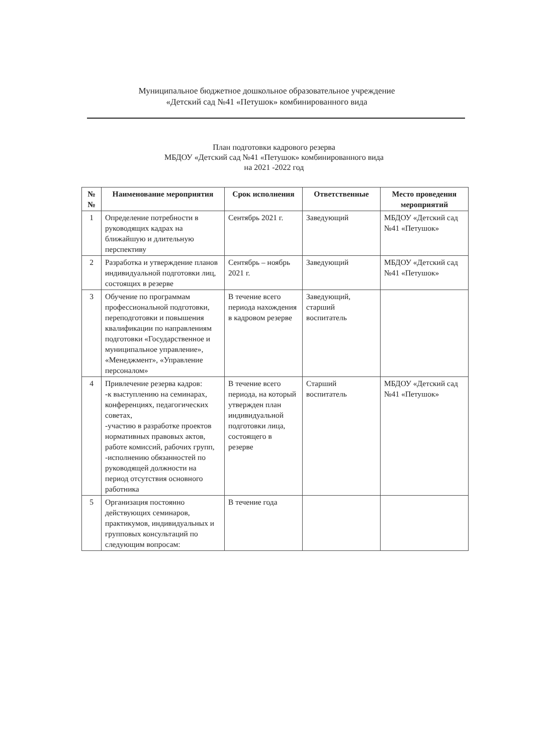Муниципальное бюджетное дошкольное образовательное учреждение
«Детский сад №41 «Петушок» комбинированного вида
План подготовки кадрового резерва
МБДОУ «Детский сад №41 «Петушок» комбинированного вида
на 2021 -2022 год
| № № | Наименование мероприятия | Срок исполнения | Ответственные | Место проведения мероприятий |
| --- | --- | --- | --- | --- |
| 1 | Определение потребности в руководящих кадрах на ближайшую и длительную перспективу | Сентябрь 2021 г. | Заведующий | МБДОУ «Детский сад №41 «Петушок» |
| 2 | Разработка и утверждение планов индивидуальной подготовки лиц, состоящих в резерве | Сентябрь – ноябрь 2021 г. | Заведующий | МБДОУ «Детский сад №41 «Петушок» |
| 3 | Обучение по программам профессиональной подготовки, переподготовки и повышения квалификации по направлениям подготовки «Государственное и муниципальное управление», «Менеджмент», «Управление персоналом» | В течение всего периода нахождения в кадровом резерве | Заведующий, старший воспитатель | |
| 4 | Привлечение резерва кадров: -к выступлению на семинарах, конференциях, педагогических советах, -участию в разработке проектов нормативных правовых актов, работе комиссий, рабочих групп, -исполнению обязанностей по руководящей должности на период отсутствия основного работника | В течение всего периода, на который утвержден план индивидуальной подготовки лица, состоящего в резерве | Старший воспитатель | МБДОУ «Детский сад №41 «Петушок» |
| 5 | Организация постоянно действующих семинаров, практикумов, индивидуальных и групповых консультаций по следующим вопросам: | В течение года | | |